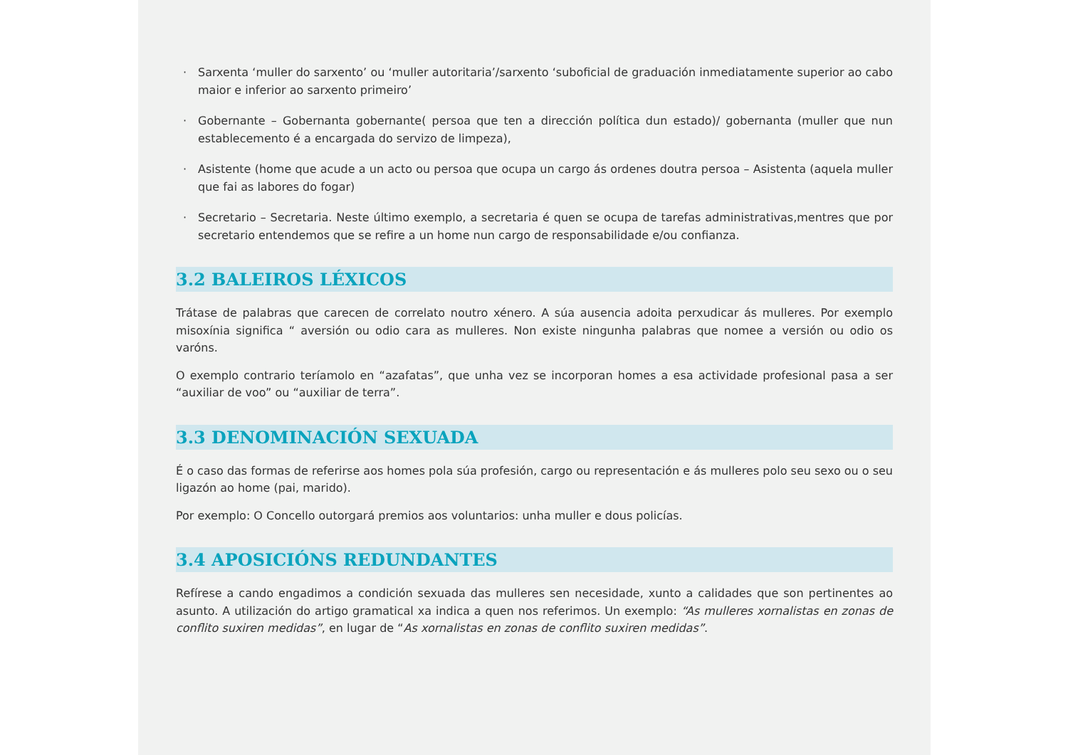· Sarxenta ‘muller do sarxento’ ou ‘muller autoritaria’/sarxento ‘suboficial de graduación inmediatamente superior ao cabo maior e inferior ao sarxento primeiro’
· Gobernante – Gobernanta gobernante( persoa que ten a dirección política dun estado)/ gobernanta (muller que nun establecemento é a encargada do servizo de limpeza),
· Asistente (home que acude a un acto ou persoa que ocupa un cargo ás ordenes doutra persoa – Asistenta (aquela muller que fai as labores do fogar)
· Secretario – Secretaria. Neste último exemplo, a secretaria é quen se ocupa de tarefas administrativas,mentres que por secretario entendemos que se refire a un home nun cargo de responsabilidade e/ou confianza.
3.2 BALEIROS LÉXICOS
Trátase de palabras que carecen de correlato noutro xénero. A súa ausencia adoita perxudicar ás mulleres. Por exemplo misoxínia significa “ aversión ou odio cara as mulleres. Non existe ningunha palabras que nomee a versión ou odio os varóns.
O exemplo contrario teríamolo en “azafatas”, que unha vez se incorporan homes a esa actividade profesional pasa a ser “auxiliar de voo” ou “auxiliar de terra”.
3.3 DENOMINACIÓN SEXUADA
É o caso das formas de referirse aos homes pola súa profesión, cargo ou representación e ás mulleres polo seu sexo ou o seu ligazón ao home (pai, marido).
Por exemplo: O Concello outorgará premios aos voluntarios: unha muller e dous policías.
3.4 APOSICIÓNS REDUNDANTES
Refírese a cando engadimos a condición sexuada das mulleres sen necesidade, xunto a calidades que son pertinentes ao asunto. A utilización do artigo gramatical xa indica a quen nos referimos. Un exemplo: “As mulleres xornalistas en zonas de conflito suxiren medidas”, en lugar de “As xornalistas en zonas de conflito suxiren medidas”.